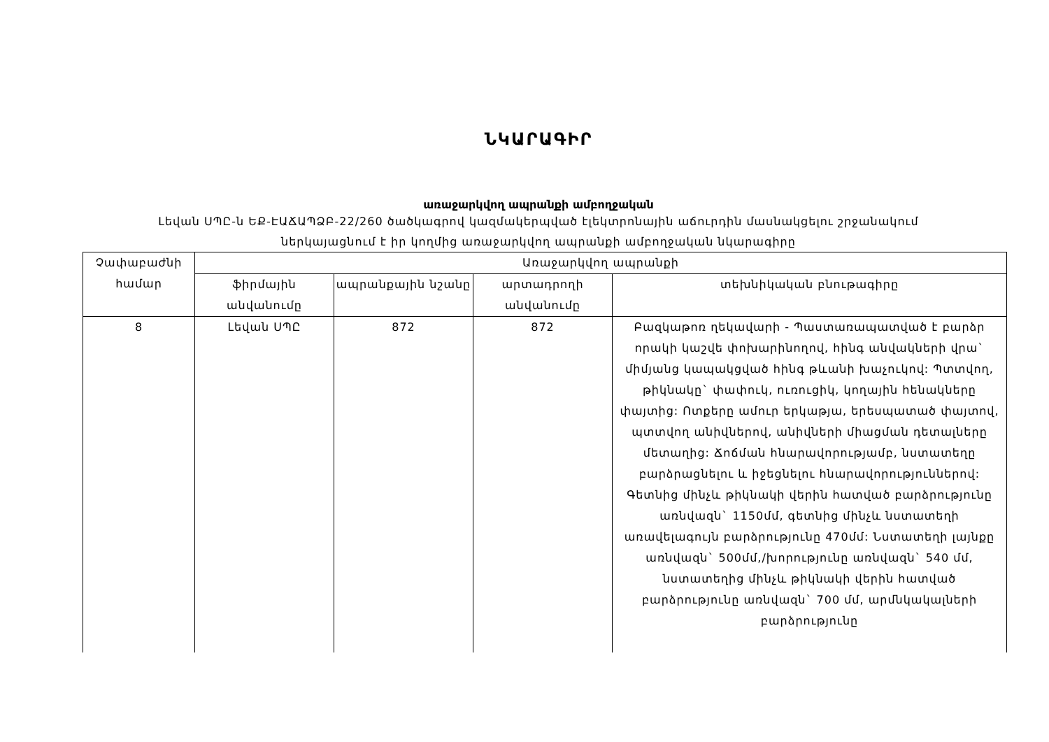ՆԿԱՐԱԳԻՐ
առաջարկվող ապրանքի ամբողջական
Լեվան ՍՊԸ-ն ԵՔ-ԷԱՃԱՊՁԲ-22/260 ծածկագրով կազմակերպված էլեկտրոնային աճուրդին մասնակցելու շրջանակում
ներկայացնում է իր կողմից առաջարկվող ապրանքի ամբողջական նկարագիրը
| Չափաբաժնի համար | Առաջարկվող ապրանքի | | | |
| --- | --- | --- | --- | --- |
| | ֆիրմային անվանումը | ապրանքային նշանը | արտադրողի անվանումը | տեխնիկական բնութագիրը |
| 8 | Լեվան ՍՊԸ | 872 | 872 | Բազկաթոռ ղեկավարի - Պաստառապատված է բարձր որակի կաշվե փոխարինողով, հինգ անվակների վրա` միմյանց կապակցված հինգ թևանի խաչուկով: Պտտվող, թիկնակը` փափուկ, ուռուցիկ, կողային հենակները փայտից: Ոտքերը ամուր երկաթյա, երեսպատած փայտով, պտտվող անիվներով, անիվների միացման դետալները մետաղից: Ճոճման հնարավորությամբ, նստատեղը բարձրացնելու և իջեցնելու հնարավորություններով: Գետնից մինչև թիկնակի վերին հատված բարձրությունը առնվազն` 1150մմ, գետնից մինչև նստատեղի առավելագույն բարձրությունը 470մմ: Նստատեղի լայնքը առնվազն` 500մմ,/խորությունը առնվազն` 540 մմ, նստատեղից մինչև թիկնակի վերին հատված բարձրությունը առնվազն` 700 մմ, արմնկակալների բարձրությունը |